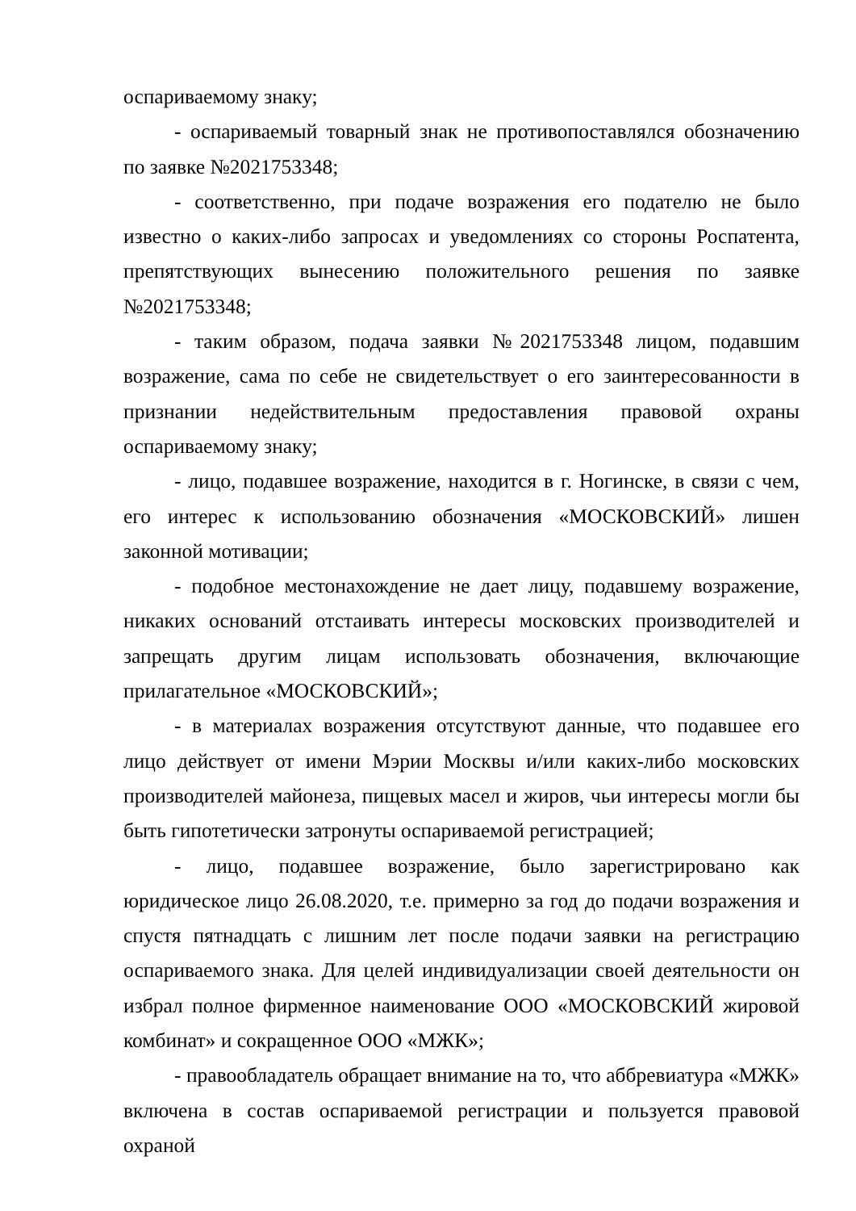оспариваемому знаку;
- оспариваемый товарный знак не противопоставлялся обозначению по заявке №2021753348;
- соответственно, при подаче возражения его подателю не было известно о каких-либо запросах и уведомлениях со стороны Роспатента, препятствующих вынесению положительного решения по заявке №2021753348;
- таким образом, подача заявки №2021753348 лицом, подавшим возражение, сама по себе не свидетельствует о его заинтересованности в признании недействительным предоставления правовой охраны оспариваемому знаку;
- лицо, подавшее возражение, находится в г. Ногинске, в связи с чем, его интерес к использованию обозначения «МОСКОВСКИЙ» лишен законной мотивации;
- подобное местонахождение не дает лицу, подавшему возражение, никаких оснований отстаивать интересы московских производителей и запрещать другим лицам использовать обозначения, включающие прилагательное «МОСКОВСКИЙ»;
- в материалах возражения отсутствуют данные, что подавшее его лицо действует от имени Мэрии Москвы и/или каких-либо московских производителей майонеза, пищевых масел и жиров, чьи интересы могли бы быть гипотетически затронуты оспариваемой регистрацией;
- лицо, подавшее возражение, было зарегистрировано как юридическое лицо 26.08.2020, т.е. примерно за год до подачи возражения и спустя пятнадцать с лишним лет после подачи заявки на регистрацию оспариваемого знака. Для целей индивидуализации своей деятельности он избрал полное фирменное наименование ООО «МОСКОВСКИЙ жировой комбинат» и сокращенное ООО «МЖК»;
- правообладатель обращает внимание на то, что аббревиатура «МЖК» включена в состав оспариваемой регистрации и пользуется правовой охраной